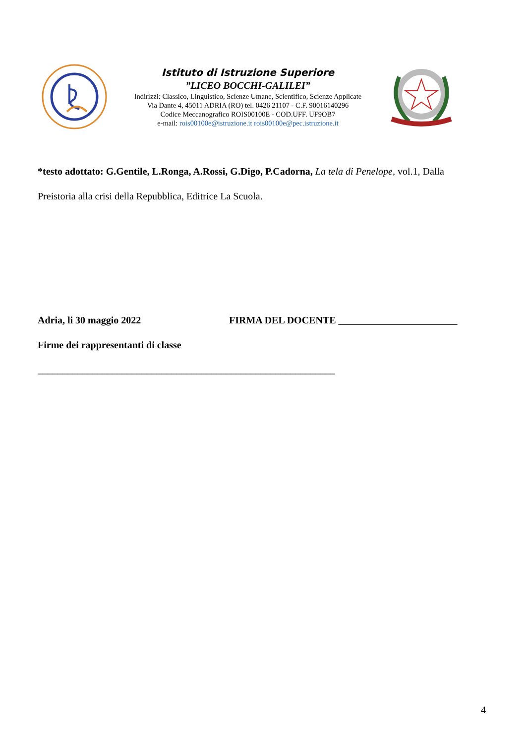Istituto di Istruzione Superiore
”LICEO BOCCHI-GALILEI”
Indirizzi: Classico, Linguistico, Scienze Umane, Scientifico, Scienze Applicate
Via Dante 4, 45011 ADRIA (RO) tel. 0426 21107 - C.F. 90016140296
Codice Meccanografico ROIS00100E - COD.UFF. UF9OB7
e-mail: rois00100e@istruzione.it rois00100e@pec.istruzione.it
*testo adottato: G.Gentile, L.Ronga, A.Rossi, G.Digo, P.Cadorna, La tela di Penelope, vol.1, Dalla
Preistoria alla crisi della Repubblica, Editrice La Scuola.
Adria, li 30 maggio 2022 FIRMA DEL DOCENTE ________________________
Firme dei rappresentanti di classe
____________________________________________________________
4